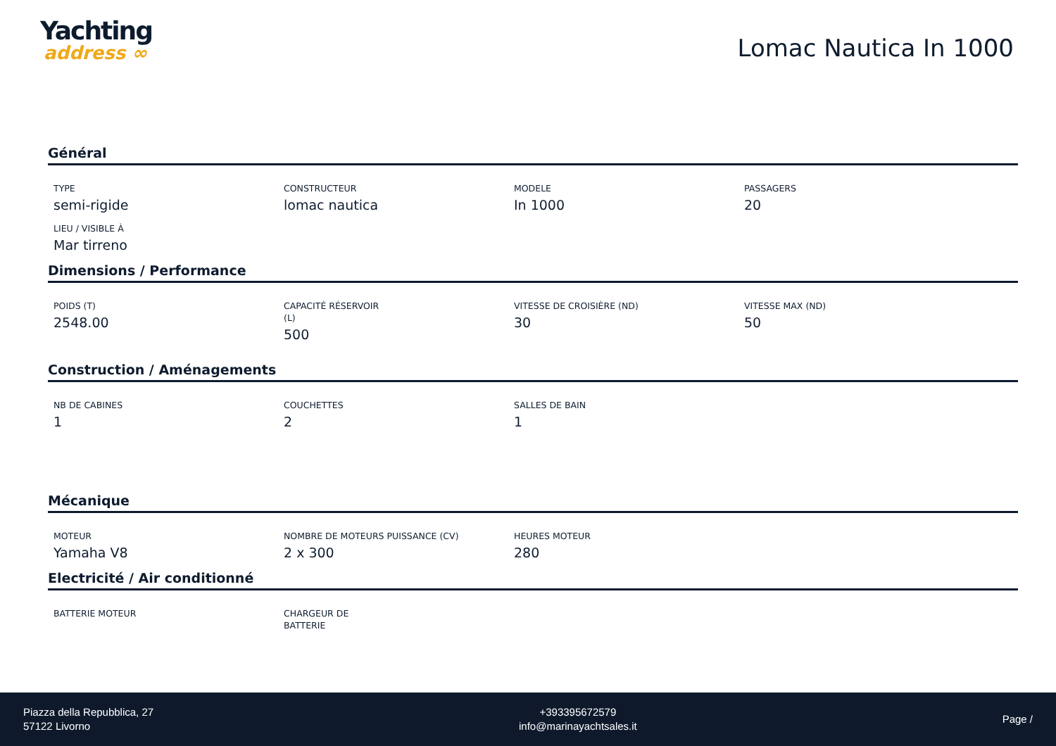Yachting
address ∞
Lomac Nautica In 1000
Général
TYPE
semi-rigide
CONSTRUCTEUR
lomac nautica
MODELE
In 1000
PASSAGERS
20
LIEU / VISIBLE À
Mar tirreno
Dimensions / Performance
POIDS (T)
2548.00
CAPACITÉ RÉSERVOIR
(L)
500
VITESSE DE CROISIÈRE (ND)
30
VITESSE MAX (ND)
50
Construction / Aménagements
NB DE CABINES
1
COUCHETTES
2
SALLES DE BAIN
1
Mécanique
MOTEUR
Yamaha V8
NOMBRE DE MOTEURS PUISSANCE (CV)
2 x 300
HEURES MOTEUR
280
Electricité / Air conditionné
BATTERIE MOTEUR CHARGEUR DE
BATTERIE
Piazza della Repubblica, 27
57122 Livorno
+393395672579
info@marinayachtsales.it
Page /